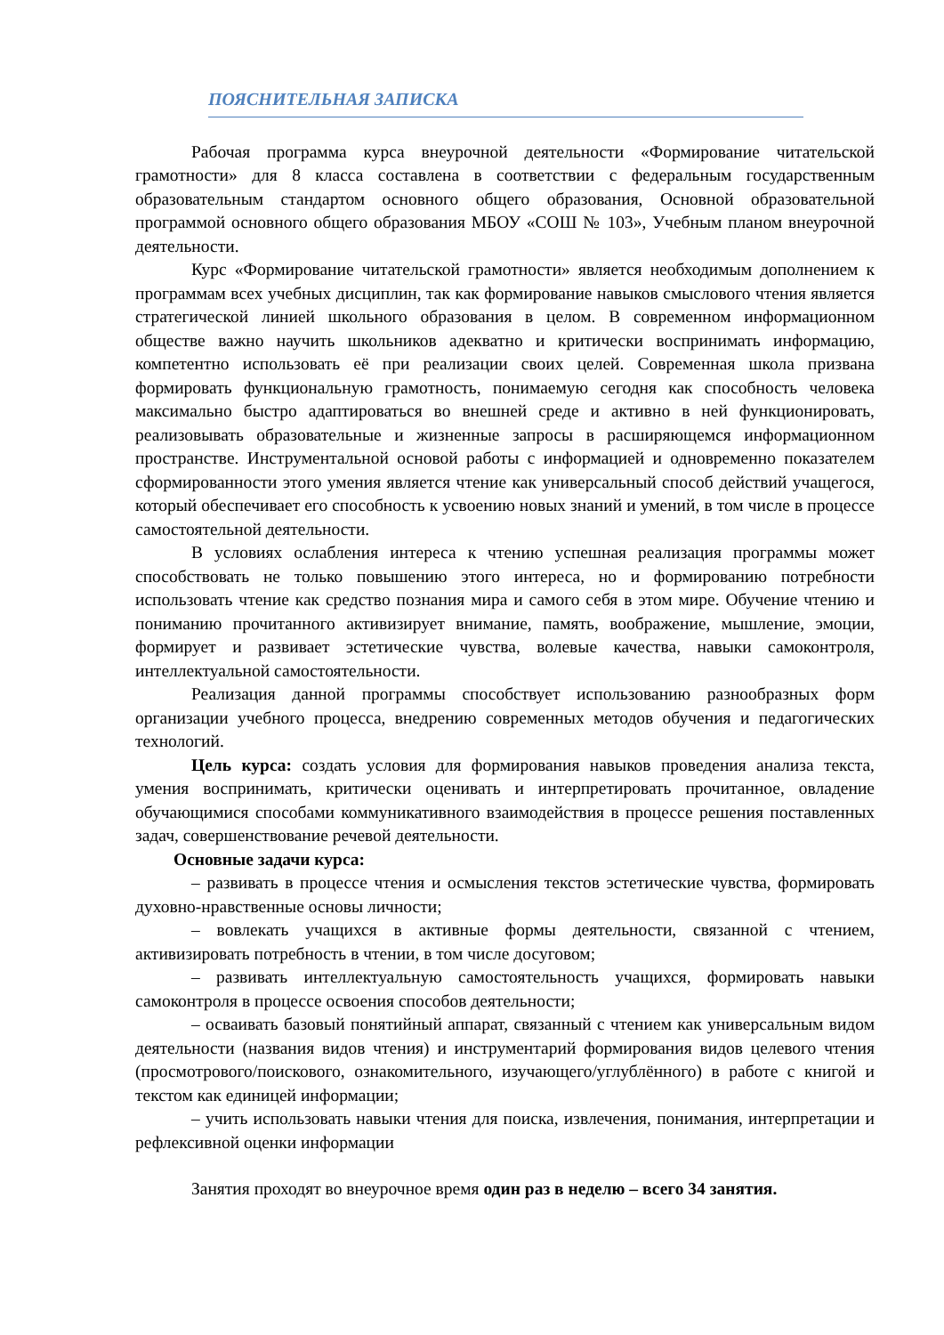ПОЯСНИТЕЛЬНАЯ ЗАПИСКА
Рабочая программа курса внеурочной деятельности «Формирование читательской грамотности» для 8 класса составлена в соответствии с федеральным государственным образовательным стандартом основного общего образования, Основной образовательной программой основного общего образования МБОУ «СОШ № 103», Учебным планом внеурочной деятельности.
Курс «Формирование читательской грамотности» является необходимым дополнением к программам всех учебных дисциплин, так как формирование навыков смыслового чтения является стратегической линией школьного образования в целом. В современном информационном обществе важно научить школьников адекватно и критически воспринимать информацию, компетентно использовать её при реализации своих целей. Современная школа призвана формировать функциональную грамотность, понимаемую сегодня как способность человека максимально быстро адаптироваться во внешней среде и активно в ней функционировать, реализовывать образовательные и жизненные запросы в расширяющемся информационном пространстве. Инструментальной основой работы с информацией и одновременно показателем сформированности этого умения является чтение как универсальный способ действий учащегося, который обеспечивает его способность к усвоению новых знаний и умений, в том числе в процессе самостоятельной деятельности.
В условиях ослабления интереса к чтению успешная реализация программы может способствовать не только повышению этого интереса, но и формированию потребности использовать чтение как средство познания мира и самого себя в этом мире. Обучение чтению и пониманию прочитанного активизирует внимание, память, воображение, мышление, эмоции, формирует и развивает эстетические чувства, волевые качества, навыки самоконтроля, интеллектуальной самостоятельности.
Реализация данной программы способствует использованию разнообразных форм организации учебного процесса, внедрению современных методов обучения и педагогических технологий.
Цель курса: создать условия для формирования навыков проведения анализа текста, умения воспринимать, критически оценивать и интерпретировать прочитанное, овладение обучающимися способами коммуникативного взаимодействия в процессе решения поставленных задач, совершенствование речевой деятельности.
Основные задачи курса:
– развивать в процессе чтения и осмысления текстов эстетические чувства, формировать духовно-нравственные основы личности;
– вовлекать учащихся в активные формы деятельности, связанной с чтением, активизировать потребность в чтении, в том числе досуговом;
– развивать интеллектуальную самостоятельность учащихся, формировать навыки самоконтроля в процессе освоения способов деятельности;
– осваивать базовый понятийный аппарат, связанный с чтением как универсальным видом деятельности (названия видов чтения) и инструментарий формирования видов целевого чтения (просмотрового/поискового, ознакомительного, изучающего/углублённого) в работе с книгой и текстом как единицей информации;
– учить использовать навыки чтения для поиска, извлечения, понимания, интерпретации и рефлексивной оценки информации
Занятия проходят во внеурочное время один раз в неделю – всего 34 занятия.